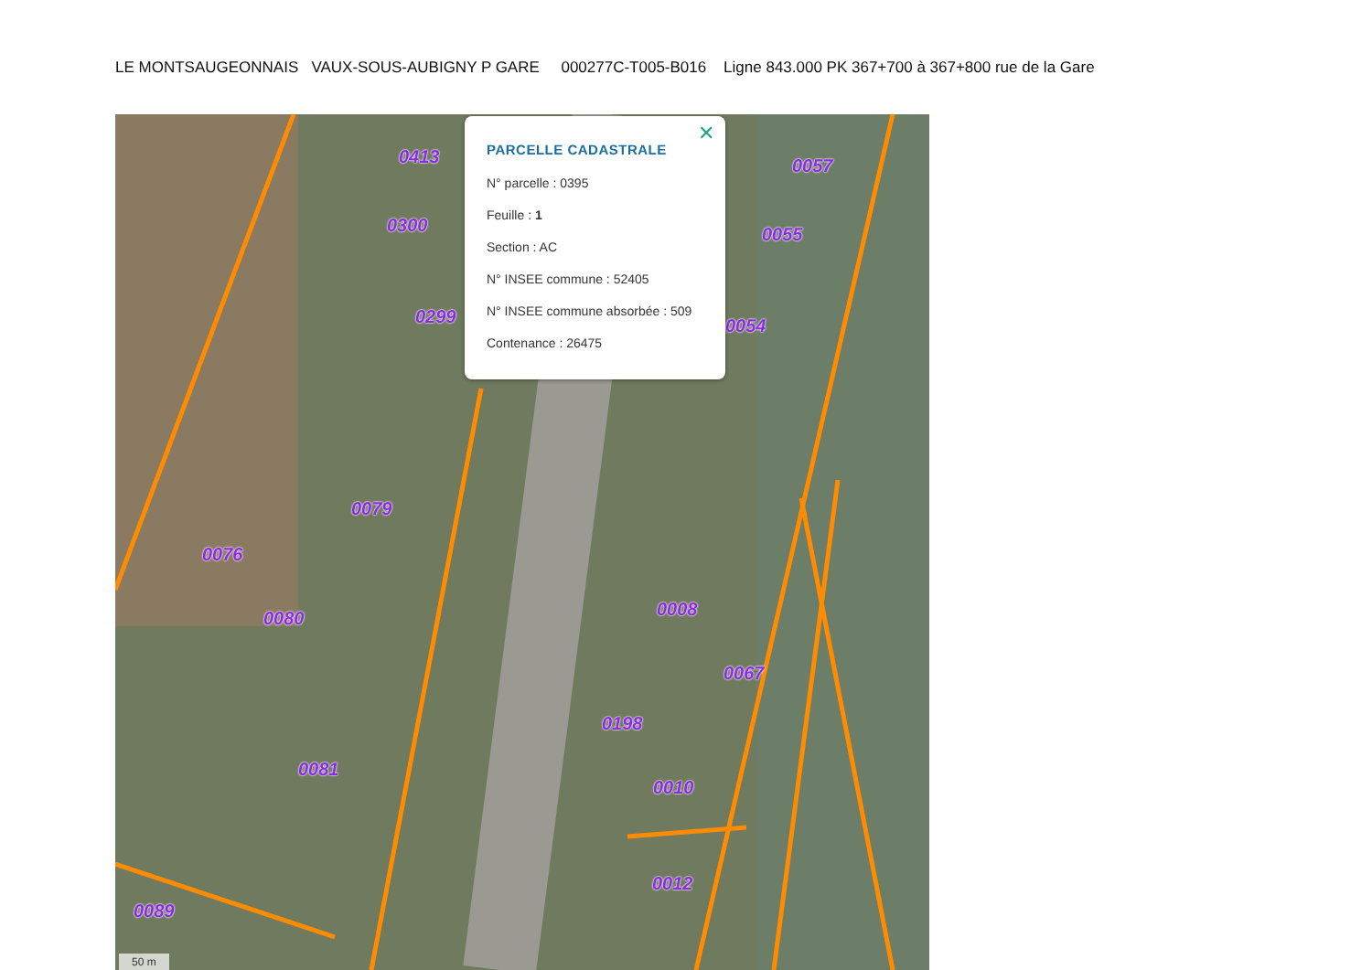LE MONTSAUGEONNAIS VAUX-SOUS-AUBIGNY P GARE 000277C-T005-B016 Ligne 843.000 PK 367+700 à 367+800 rue de la Gare
0413
0300
0299
0079
0076
0080
0081
0089
0057
0055
0054
0008
0067
0198
0010
0012
50 m
✕
PARCELLE CADASTRALE
N° parcelle : 0395
Feuille : 1
Section : AC
N° INSEE commune : 52405
N° INSEE commune absorbée : 509
Contenance : 26475